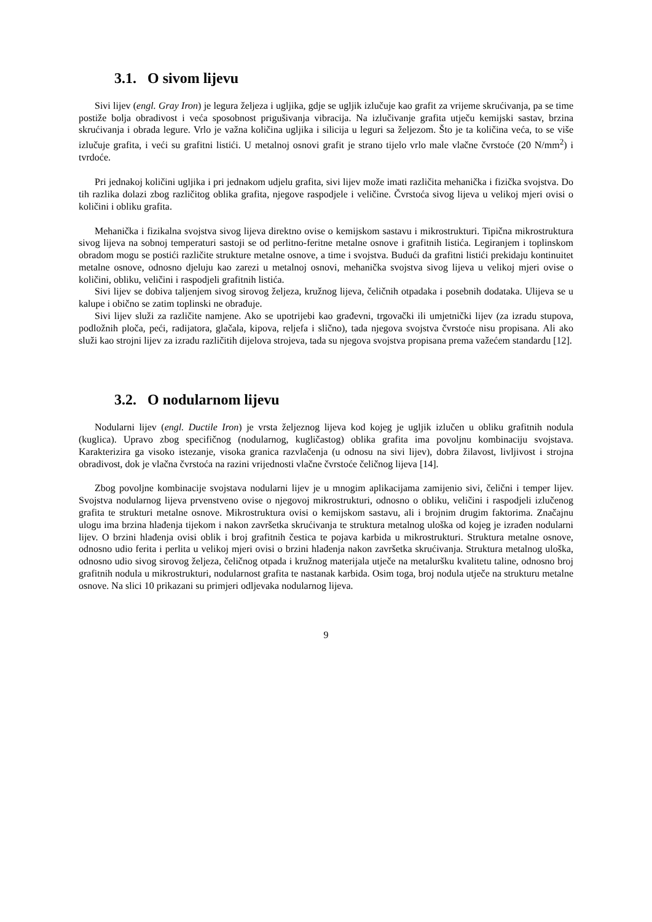3.1. O sivom lijevu
Sivi lijev (engl. Gray Iron) je legura željeza i ugljika, gdje se ugljik izlučuje kao grafit za vrijeme skrućivanja, pa se time postiže bolja obradivost i veća sposobnost prigušivanja vibracija. Na izlučivanje grafita utječu kemijski sastav, brzina skrućivanja i obrada legure. Vrlo je važna količina ugljika i silicija u leguri sa željezom. Što je ta količina veća, to se više izlučuje grafita, i veći su grafitni listići. U metalnoj osnovi grafit je strano tijelo vrlo male vlačne čvrstoće (20 N/mm<sup>2</sup>) i tvrdoće.
Pri jednakoj količini ugljika i pri jednakom udjelu grafita, sivi lijev može imati različita mehanička i fizička svojstva. Do tih razlika dolazi zbog različitog oblika grafita, njegove raspodjele i veličine. Čvrstoća sivog lijeva u velikoj mjeri ovisi o količini i obliku grafita.
Mehanička i fizikalna svojstva sivog lijeva direktno ovise o kemijskom sastavu i mikrostrukturi. Tipična mikrostruktura sivog lijeva na sobnoj temperaturi sastoji se od perlitno-feritne metalne osnove i grafitnih listića. Legiranjem i toplinskom obradom mogu se postići različite strukture metalne osnove, a time i svojstva. Budući da grafitni listići prekidaju kontinuitet metalne osnove, odnosno djeluju kao zarezi u metalnoj osnovi, mehanička svojstva sivog lijeva u velikoj mjeri ovise o količini, obliku, veličini i raspodjeli grafitnih listića.
Sivi lijev se dobiva taljenjem sivog sirovog željeza, kružnog lijeva, čeličnih otpadaka i posebnih dodataka. Ulijeva se u kalupe i obično se zatim toplinski ne obrađuje.
Sivi lijev služi za različite namjene. Ako se upotrijebi kao građevni, trgovački ili umjetnički lijev (za izradu stupova, podložnih ploča, peći, radijatora, glačala, kipova, reljefa i slično), tada njegova svojstva čvrstoće nisu propisana. Ali ako služi kao strojni lijev za izradu različitih dijelova strojeva, tada su njegova svojstva propisana prema važećem standardu [12].
3.2. O nodularnom lijevu
Nodularni lijev (engl. Ductile Iron) je vrsta željeznog lijeva kod kojeg je ugljik izlučen u obliku grafitnih nodula (kuglica). Upravo zbog specifičnog (nodularnog, kugličastog) oblika grafita ima povoljnu kombinaciju svojstava. Karakterizira ga visoko istezanje, visoka granica razvlačenja (u odnosu na sivi lijev), dobra žilavost, livljivost i strojna obradivost, dok je vlačna čvrstoća na razini vrijednosti vlačne čvrstoće čeličnog lijeva [14].
Zbog povoljne kombinacije svojstava nodularni lijev je u mnogim aplikacijama zamijenio sivi, čelični i temper lijev. Svojstva nodularnog lijeva prvenstveno ovise o njegovoj mikrostrukturi, odnosno o obliku, veličini i raspodjeli izlučenog grafita te strukturi metalne osnove. Mikrostruktura ovisi o kemijskom sastavu, ali i brojnim drugim faktorima. Značajnu ulogu ima brzina hlađenja tijekom i nakon završetka skrućivanja te struktura metalnog uloška od kojeg je izrađen nodularni lijev. O brzini hlađenja ovisi oblik i broj grafitnih čestica te pojava karbida u mikrostrukturi. Struktura metalne osnove, odnosno udio ferita i perlita u velikoj mjeri ovisi o brzini hlađenja nakon završetka skrućivanja. Struktura metalnog uloška, odnosno udio sivog sirovog željeza, čeličnog otpada i kružnog materijala utječe na metaluršku kvalitetu taline, odnosno broj grafitnih nodula u mikrostrukturi, nodularnost grafita te nastanak karbida. Osim toga, broj nodula utječe na strukturu metalne osnove. Na slici 10 prikazani su primjeri odljevaka nodularnog lijeva.
9